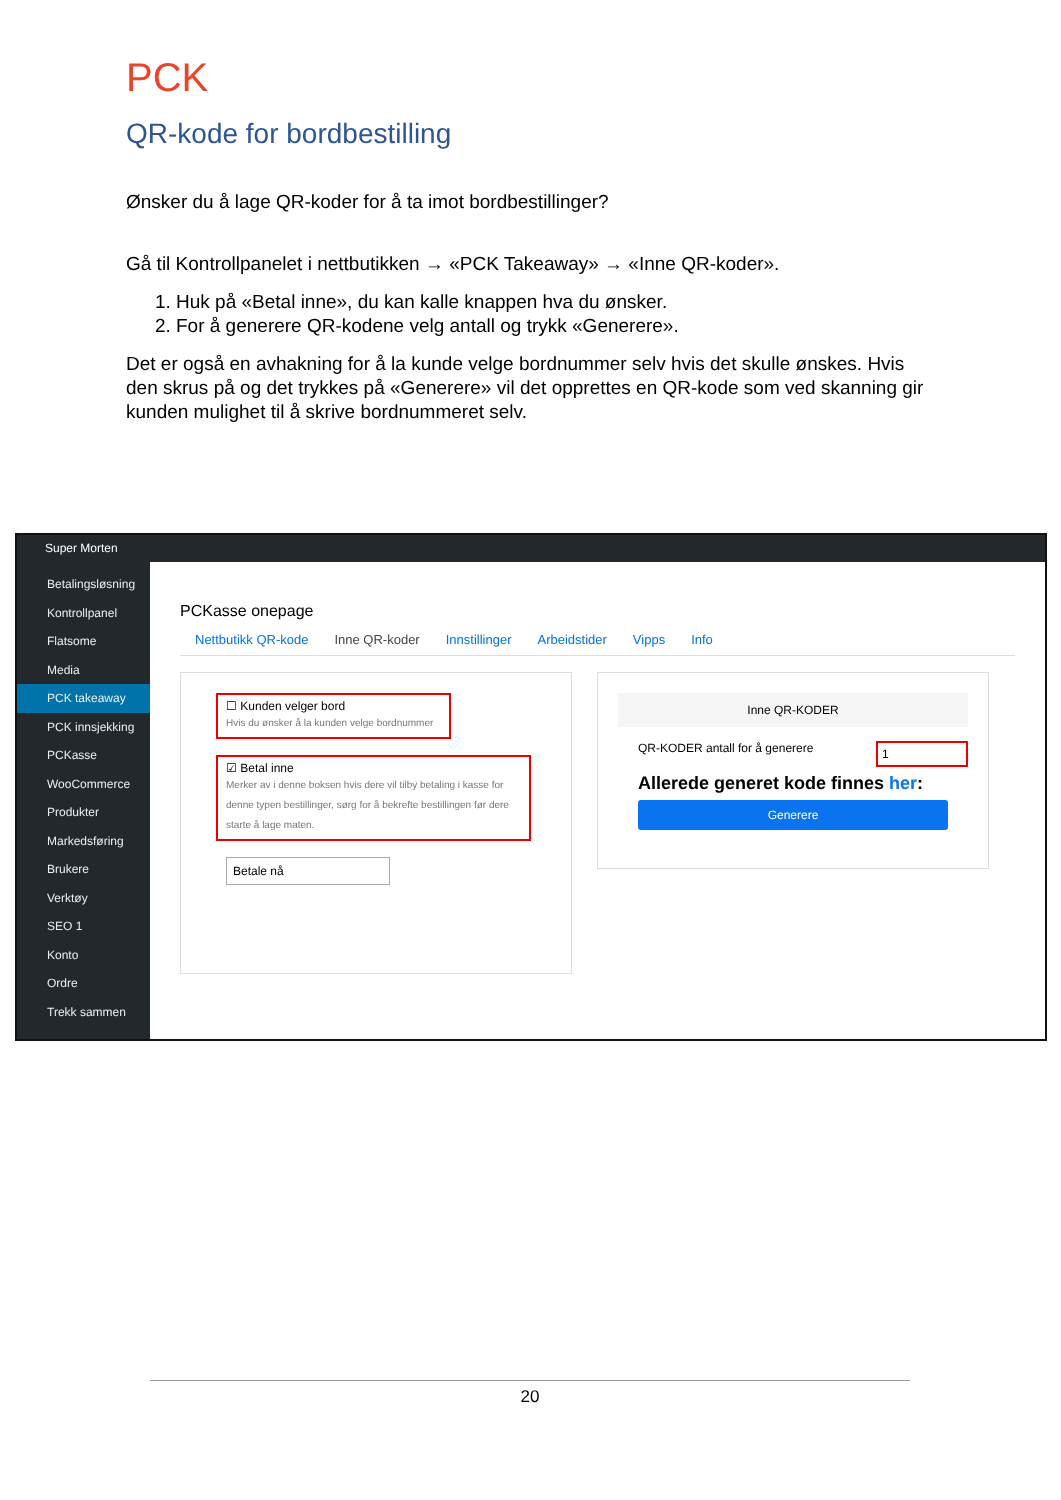PCK
QR-kode for bordbestilling
Ønsker du å lage QR-koder for å ta imot bordbestillinger?
Gå til Kontrollpanelet i nettbutikken → «PCK Takeaway» → «Inne QR-koder».
1. Huk på «Betal inne», du kan kalle knappen hva du ønsker.
2. For å generere QR-kodene velg antall og trykk «Generere».
Det er også en avhakning for å la kunde velge bordnummer selv hvis det skulle ønskes. Hvis den skrus på og det trykkes på «Generere» vil det opprettes en QR-kode som ved skanning gir kunden mulighet til å skrive bordnummeret selv.
Super Morten
Betalingsløsning
Kontrollpanel
Flatsome
Media
PCK takeaway
PCK innsjekking
PCKasse
WooCommerce
Produkter
Markedsføring
Brukere
Verktøy
SEO 1
Konto
Ordre
Trekk sammen
PCKasse onepage
Nettbutikk QR-kode Inne QR-koder Innstillinger Arbeidstider Vipps Info
☐ Kunden velger bord
Hvis du ønsker å la kunden velge bordnummer
☑ Betal inne
Merker av i denne boksen hvis dere vil tilby betaling i kasse for denne typen bestillinger, sørg for å bekrefte bestillingen før dere starte å lage maten.
Betale nå
Inne QR-KODER
QR-KODER antall for å generere 1
Allerede generet kode finnes her:
Generere
20